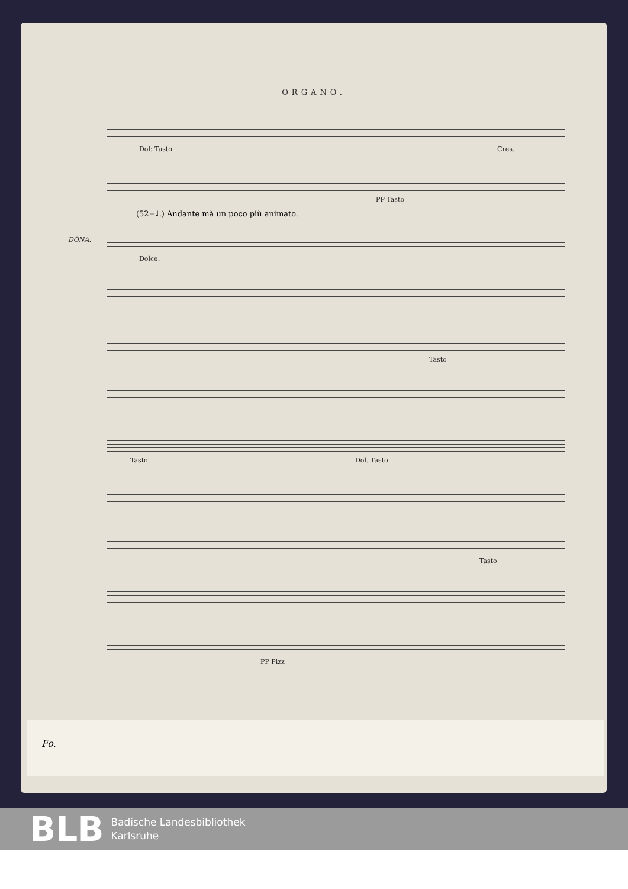ORGANO.
Dol: Tasto Cres.
PP Tasto
(52=♩.) Andante mà un poco più animato.
DONA.
Dolce.
Tasto
Tasto Dol. Tasto
Tasto
PP Pizz
Fo.
BLB Badische Landesbibliothek
Karlsruhe